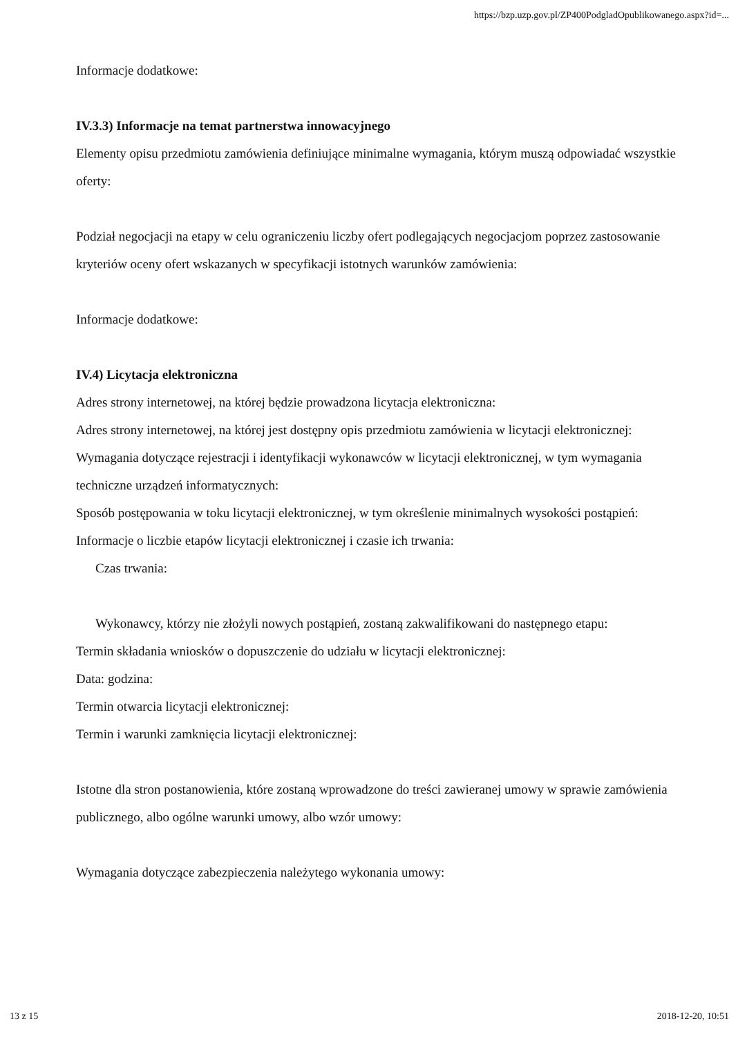https://bzp.uzp.gov.pl/ZP400PodgladOpublikowanego.aspx?id=...
Informacje dodatkowe:
IV.3.3) Informacje na temat partnerstwa innowacyjnego
Elementy opisu przedmiotu zamówienia definiujące minimalne wymagania, którym muszą odpowiadać wszystkie oferty:
Podział negocjacji na etapy w celu ograniczeniu liczby ofert podlegających negocjacjom poprzez zastosowanie kryteriów oceny ofert wskazanych w specyfikacji istotnych warunków zamówienia:
Informacje dodatkowe:
IV.4) Licytacja elektroniczna
Adres strony internetowej, na której będzie prowadzona licytacja elektroniczna:
Adres strony internetowej, na której jest dostępny opis przedmiotu zamówienia w licytacji elektronicznej:
Wymagania dotyczące rejestracji i identyfikacji wykonawców w licytacji elektronicznej, w tym wymagania techniczne urządzeń informatycznych:
Sposób postępowania w toku licytacji elektronicznej, w tym określenie minimalnych wysokości postąpień:
Informacje o liczbie etapów licytacji elektronicznej i czasie ich trwania:
Czas trwania:
Wykonawcy, którzy nie złożyli nowych postąpień, zostaną zakwalifikowani do następnego etapu:
Termin składania wniosków o dopuszczenie do udziału w licytacji elektronicznej:
Data: godzina:
Termin otwarcia licytacji elektronicznej:
Termin i warunki zamknięcia licytacji elektronicznej:
Istotne dla stron postanowienia, które zostaną wprowadzone do treści zawieranej umowy w sprawie zamówienia publicznego, albo ogólne warunki umowy, albo wzór umowy:
Wymagania dotyczące zabezpieczenia należytego wykonania umowy:
13 z 15 2018-12-20, 10:51